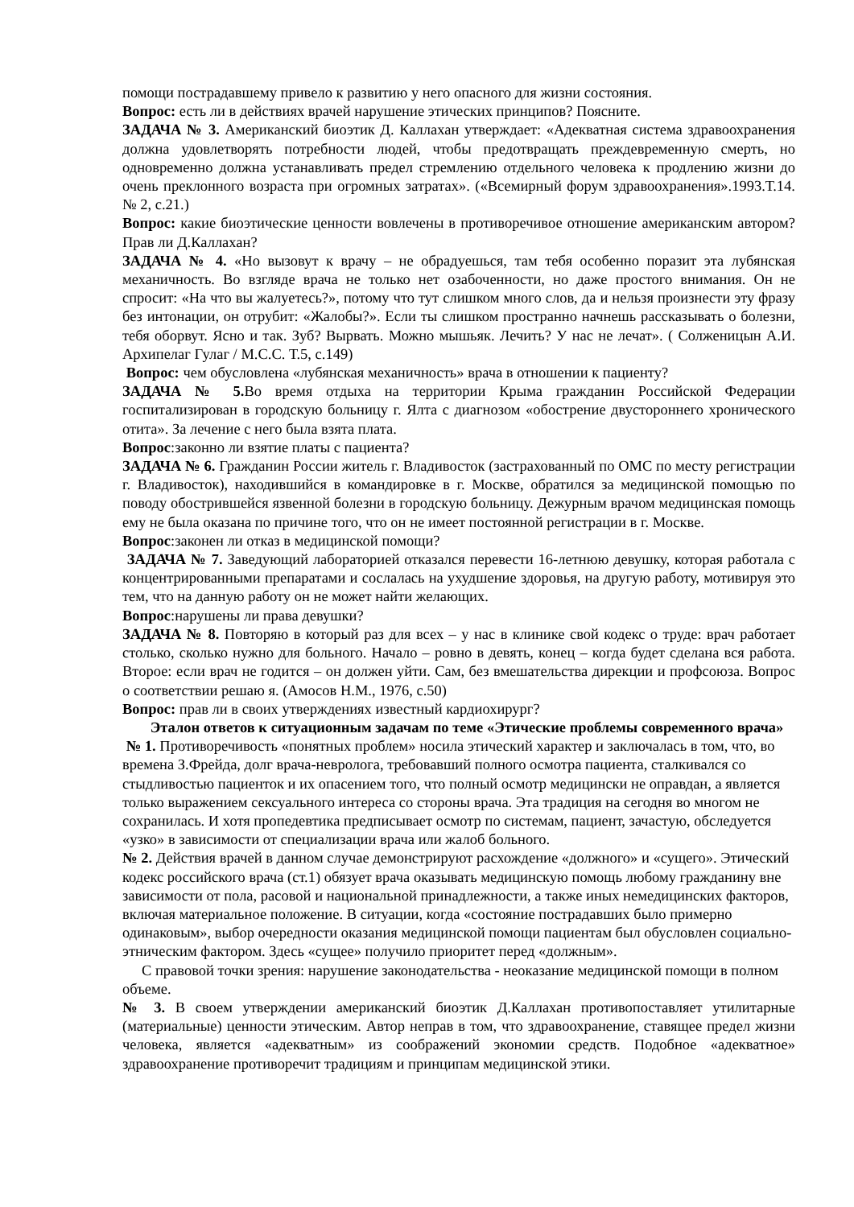помощи пострадавшему привело к развитию у него опасного для жизни состояния.
Вопрос: есть ли в действиях врачей нарушение этических принципов? Поясните.
ЗАДАЧА № 3. Американский биоэтик Д. Каллахан утверждает: «Адекватная система здравоохранения должна удовлетворять потребности людей, чтобы предотвращать преждевременную смерть, но одновременно должна устанавливать предел стремлению отдельного человека к продлению жизни до очень преклонного возраста при огромных затратах». («Всемирный форум здравоохранения».1993.Т.14. № 2, с.21.)
Вопрос: какие биоэтические ценности вовлечены в противоречивое отношение американским автором? Прав ли Д.Каллахан?
ЗАДАЧА № 4. «Но вызовут к врачу – не обрадуешься, там тебя особенно поразит эта лубянская механичность. Во взгляде врача не только нет озабоченности, но даже простого внимания. Он не спросит: «На что вы жалуетесь?», потому что тут слишком много слов, да и нельзя произнести эту фразу без интонации, он отрубит: «Жалобы?». Если ты слишком пространно начнешь рассказывать о болезни, тебя оборвут. Ясно и так. Зуб? Вырвать. Можно мышьяк. Лечить? У нас не лечат». ( Солженицын А.И. Архипелаг Гулаг / М.С.С. Т.5, с.149)
Вопрос: чем обусловлена «лубянская механичность» врача в отношении к пациенту?
ЗАДАЧА № 5. Во время отдыха на территории Крыма гражданин Российской Федерации госпитализирован в городскую больницу г. Ялта с диагнозом «обострение двустороннего хронического отита». За лечение с него была взята плата.
Вопрос:законно ли взятие платы с пациента?
ЗАДАЧА № 6. Гражданин России житель г. Владивосток (застрахованный по ОМС по месту регистрации г. Владивосток), находившийся в командировке в г. Москве, обратился за медицинской помощью по поводу обострившейся язвенной болезни в городскую больницу. Дежурным врачом медицинская помощь ему не была оказана по причине того, что он не имеет постоянной регистрации в г. Москве.
Вопрос:законен ли отказ в медицинской помощи?
ЗАДАЧА № 7. Заведующий лабораторией отказался перевести 16-летнюю девушку, которая работала с концентрированными препаратами и сослалась на ухудшение здоровья, на другую работу, мотивируя это тем, что на данную работу он не может найти желающих.
Вопрос:нарушены ли права девушки?
ЗАДАЧА № 8. Повторяю в который раз для всех – у нас в клинике свой кодекс о труде: врач работает столько, сколько нужно для больного. Начало – ровно в девять, конец – когда будет сделана вся работа. Второе: если врач не годится – он должен уйти. Сам, без вмешательства дирекции и профсоюза. Вопрос о соответствии решаю я. (Амосов Н.М., 1976, с.50)
Вопрос: прав ли в своих утверждениях известный кардиохирург?
Эталон ответов к ситуационным задачам по теме «Этические проблемы современного врача»
№ 1. Противоречивость «понятных проблем» носила этический характер и заключалась в том, что, во времена З.Фрейда, долг врача-невролога, требовавший полного осмотра пациента, сталкивался со стыдливостью пациенток и их опасением того, что полный осмотр медицински не оправдан, а является только выражением сексуального интереса со стороны врача. Эта традиция на сегодня во многом не сохранилась. И хотя пропедевтика предписывает осмотр по системам, пациент, зачастую, обследуется «узко» в зависимости от специализации врача или жалоб больного.
№ 2. Действия врачей в данном случае демонстрируют расхождение «должного» и «сущего». Этический кодекс российского врача (ст.1) обязует врача оказывать медицинскую помощь любому гражданину вне зависимости от пола, расовой и национальной принадлежности, а также иных немедицинских факторов, включая материальное положение. В ситуации, когда «состояние пострадавших было примерно одинаковым», выбор очередности оказания медицинской помощи пациентам был обусловлен социально-этническим фактором. Здесь «сущее» получило приоритет перед «должным».
С правовой точки зрения: нарушение законодательства - неоказание медицинской помощи в полном объеме.
№ 3. В своем утверждении американский биоэтик Д.Каллахан противопоставляет утилитарные (материальные) ценности этическим. Автор неправ в том, что здравоохранение, ставящее предел жизни человека, является «адекватным» из соображений экономии средств. Подобное «адекватное» здравоохранение противоречит традициям и принципам медицинской этики.